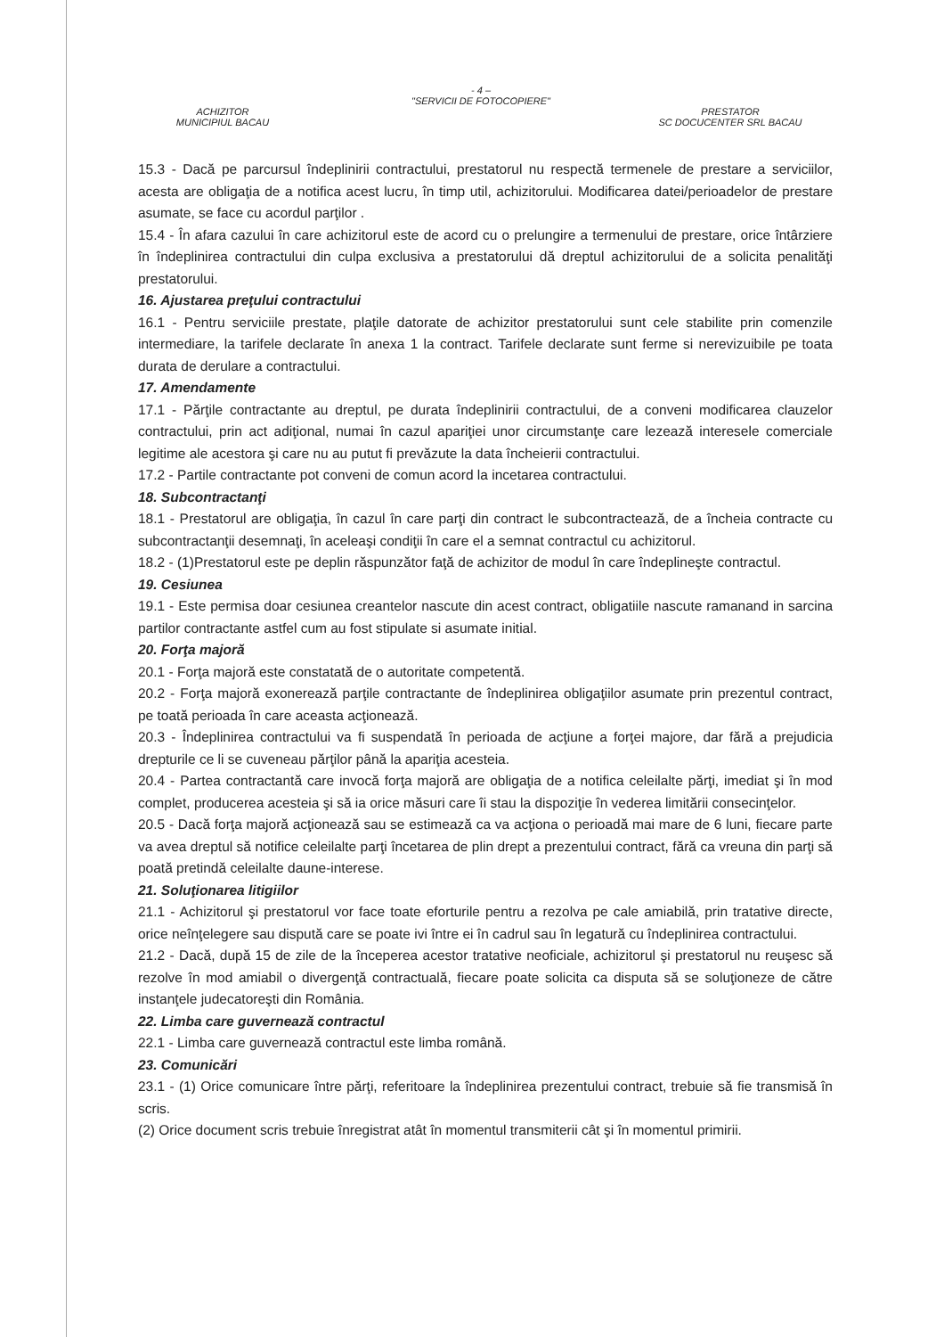- 4 –
"SERVICII DE FOTOCOPIERE"
ACHIZITOR
MUNICIPIUL BACAU
PRESTATOR
SC DOCUCENTER SRL BACAU
15.3 - Dacă pe parcursul îndeplinirii contractului, prestatorul nu respectă termenele de prestare a serviciilor, acesta are obligaţia de a notifica acest lucru, în timp util, achizitorului. Modificarea datei/perioadelor de prestare asumate, se face cu acordul parţilor .
15.4 - În afara cazului în care achizitorul este de acord cu o prelungire a termenului de prestare, orice întârziere în îndeplinirea contractului din culpa exclusiva a prestatorului dă dreptul achizitorului de a solicita penalităţi prestatorului.
16. Ajustarea preţului contractului
16.1 - Pentru serviciile prestate, plaţile datorate de achizitor prestatorului sunt cele stabilite prin comenzile intermediare, la tarifele declarate în anexa 1 la contract. Tarifele declarate sunt ferme si nerevizuibile pe toata durata de derulare a contractului.
17. Amendamente
17.1 - Părţile contractante au dreptul, pe durata îndeplinirii contractului, de a conveni modificarea clauzelor contractului, prin act adiţional, numai în cazul apariţiei unor circumstanţe care lezează interesele comerciale legitime ale acestora şi care nu au putut fi prevăzute la data încheierii contractului.
17.2 - Partile contractante pot conveni de comun acord la incetarea contractului.
18. Subcontractanţi
18.1 - Prestatorul are obligaţia, în cazul în care parţi din contract le subcontractează, de a încheia contracte cu subcontractanţii desemnaţi, în aceleaşi condiţii în care el a semnat contractul cu achizitorul.
18.2 - (1)Prestatorul este pe deplin răspunzător faţă de achizitor de modul în care îndeplineşte contractul.
19. Cesiunea
19.1 - Este permisa doar cesiunea creantelor nascute din acest contract, obligatiile nascute ramanand in sarcina partilor contractante astfel cum au fost stipulate si asumate initial.
20. Forţa majoră
20.1 - Forţa majoră este constatată de o autoritate competentă.
20.2 - Forţa majoră exonerează parţile contractante de îndeplinirea obligaţiilor asumate prin prezentul contract, pe toată perioada în care aceasta acţionează.
20.3 - Îndeplinirea contractului va fi suspendată în perioada de acţiune a forţei majore, dar fără a prejudicia drepturile ce li se cuveneau părţilor până la apariţia acesteia.
20.4 - Partea contractantă care invocă forţa majoră are obligaţia de a notifica celeilalte părţi, imediat şi în mod complet, producerea acesteia şi să ia orice măsuri care îi stau la dispoziţie în vederea limitării consecinţelor.
20.5 - Dacă forţa majoră acţionează sau se estimează ca va acţiona o perioadă mai mare de 6 luni, fiecare parte va avea dreptul să notifice celeilalte parţi încetarea de plin drept a prezentului contract, fără ca vreuna din parţi să poată pretindă celeilalte daune-interese.
21. Soluţionarea litigiilor
21.1 - Achizitorul şi prestatorul vor face toate eforturile pentru a rezolva pe cale amiabilă, prin tratative directe, orice neînţelegere sau dispută care se poate ivi între ei în cadrul sau în legatură cu îndeplinirea contractului.
21.2 - Dacă, după 15 de zile de la începerea acestor tratative neoficiale, achizitorul şi prestatorul nu reuşesc să rezolve în mod amiabil o divergenţă contractuală, fiecare poate solicita ca disputa să se soluţioneze de către instanţele judecatoreşti din România.
22. Limba care guvernează contractul
22.1 - Limba care guvernează contractul este limba română.
23. Comunicări
23.1 - (1) Orice comunicare între părţi, referitoare la îndeplinirea prezentului contract, trebuie să fie transmisă în scris.
(2) Orice document scris trebuie înregistrat atât în momentul transmiterii cât şi în momentul primirii.